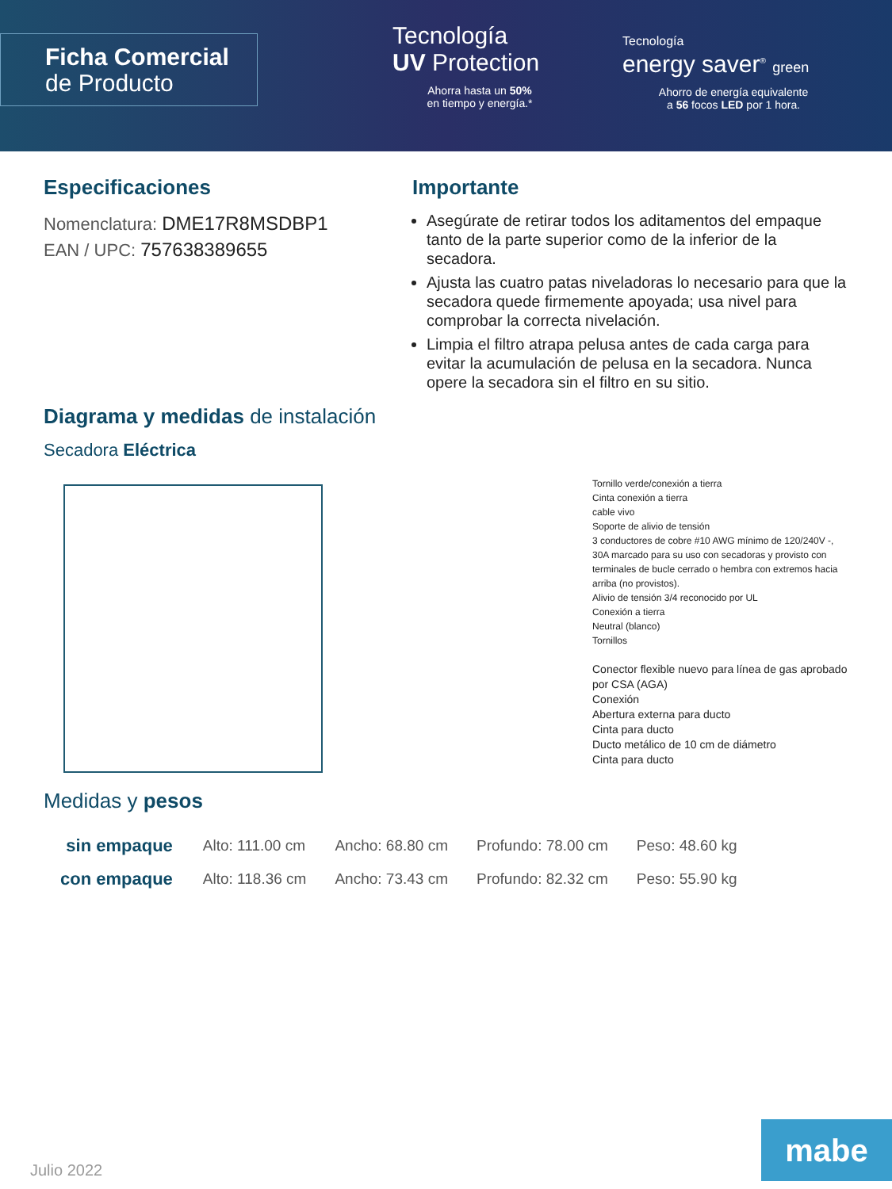Ficha Comercial
de Producto
Tecnología
UV Protection
Ahorra hasta un 50%
en tiempo y energía.*
Tecnología
energy saver<sup>®</sup> green
Ahorro de energía equivalente
a 56 focos LED por 1 hora.
Especificaciones
Nomenclatura: DME17R8MSDBP1
EAN / UPC: 757638389655
Importante
Asegúrate de retirar todos los aditamentos del empaque tanto de la parte superior como de la inferior de la secadora.
Ajusta las cuatro patas niveladoras lo necesario para que la secadora quede firmemente apoyada; usa nivel para comprobar la correcta nivelación.
Limpia el filtro atrapa pelusa antes de cada carga para evitar la acumulación de pelusa en la secadora. Nunca opere la secadora sin el filtro en su sitio.
Diagrama y medidas de instalación
Secadora Eléctrica
Tornillo verde/conexión a tierra
Cinta conexión a tierra
cable vivo
Soporte de alivio de tensión
3 conductores de cobre #10 AWG mínimo de 120/240V -, 30A marcado para su uso con secadoras y provisto con terminales de bucle cerrado o hembra con extremos hacia arriba (no provistos).
Alivio de tensión 3/4 reconocido por UL
Conexión a tierra
Neutral (blanco)
Tornillos
Conector flexible nuevo para línea de gas aprobado por CSA (AGA)
Conexión
Abertura externa para ducto
Cinta para ducto
Ducto metálico de 10 cm de diámetro
Cinta para ducto
Medidas y pesos
| sin empaque | Alto: 111.00 cm | Ancho: 68.80 cm | Profundo: 78.00 cm | Peso: 48.60 kg |
| con empaque | Alto: 118.36 cm | Ancho: 73.43 cm | Profundo: 82.32 cm | Peso: 55.90 kg |
Julio 2022 mabe